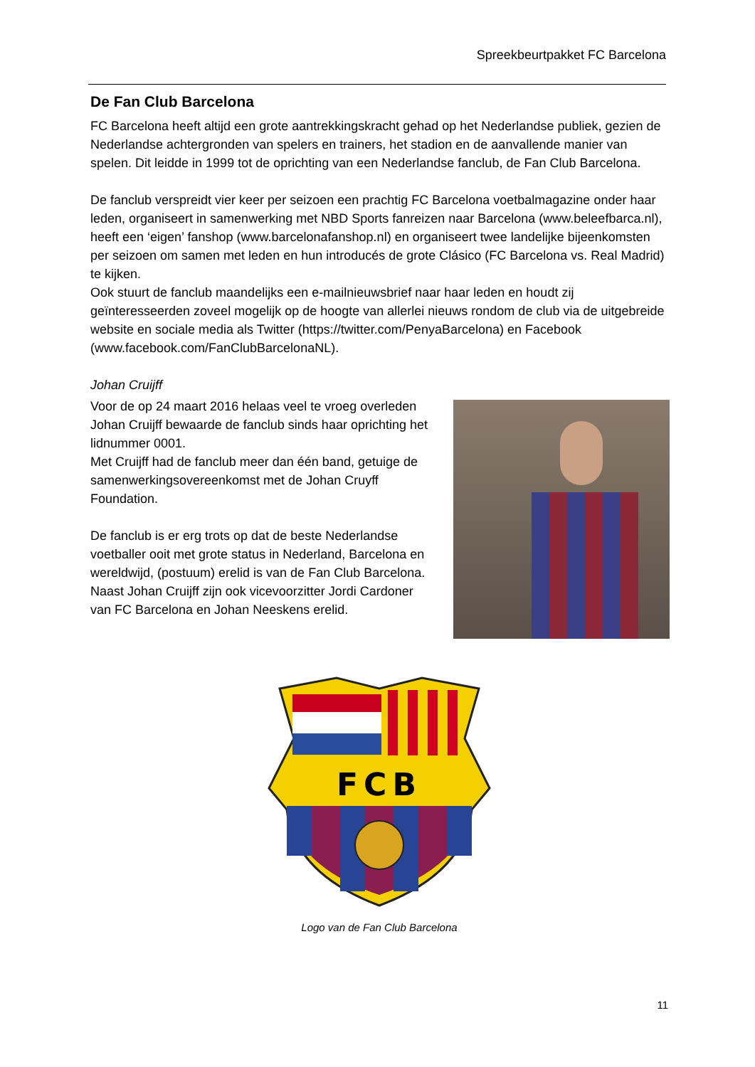Spreekbeurtpakket FC Barcelona
De Fan Club Barcelona
FC Barcelona heeft altijd een grote aantrekkingskracht gehad op het Nederlandse publiek, gezien de Nederlandse achtergronden van spelers en trainers, het stadion en de aanvallende manier van spelen. Dit leidde in 1999 tot de oprichting van een Nederlandse fanclub, de Fan Club Barcelona.
De fanclub verspreidt vier keer per seizoen een prachtig FC Barcelona voetbalmagazine onder haar leden, organiseert in samenwerking met NBD Sports fanreizen naar Barcelona (www.beleefbarca.nl), heeft een ‘eigen’ fanshop (www.barcelonafanshop.nl) en organiseert twee landelijke bijeenkomsten per seizoen om samen met leden en hun introducés de grote Clásico (FC Barcelona vs. Real Madrid) te kijken.
Ook stuurt de fanclub maandelijks een e-mailnieuwsbrief naar haar leden en houdt zij geïnteresseerden zoveel mogelijk op de hoogte van allerlei nieuws rondom de club via de uitgebreide website en sociale media als Twitter (https://twitter.com/PenyaBarcelona) en Facebook (www.facebook.com/FanClubBarcelonaNL).
Johan Cruijff
Voor de op 24 maart 2016 helaas veel te vroeg overleden Johan Cruijff bewaarde de fanclub sinds haar oprichting het lidnummer 0001.
Met Cruijff had de fanclub meer dan één band, getuige de samenwerkingsovereenkomst met de Johan Cruyff Foundation.
De fanclub is er erg trots op dat de beste Nederlandse voetballer ooit met grote status in Nederland, Barcelona en wereldwijd, (postuum) erelid is van de Fan Club Barcelona.
Naast Johan Cruijff zijn ook vicevoorzitter Jordi Cardoner van FC Barcelona en Johan Neeskens erelid.
FCB
Logo van de Fan Club Barcelona
11